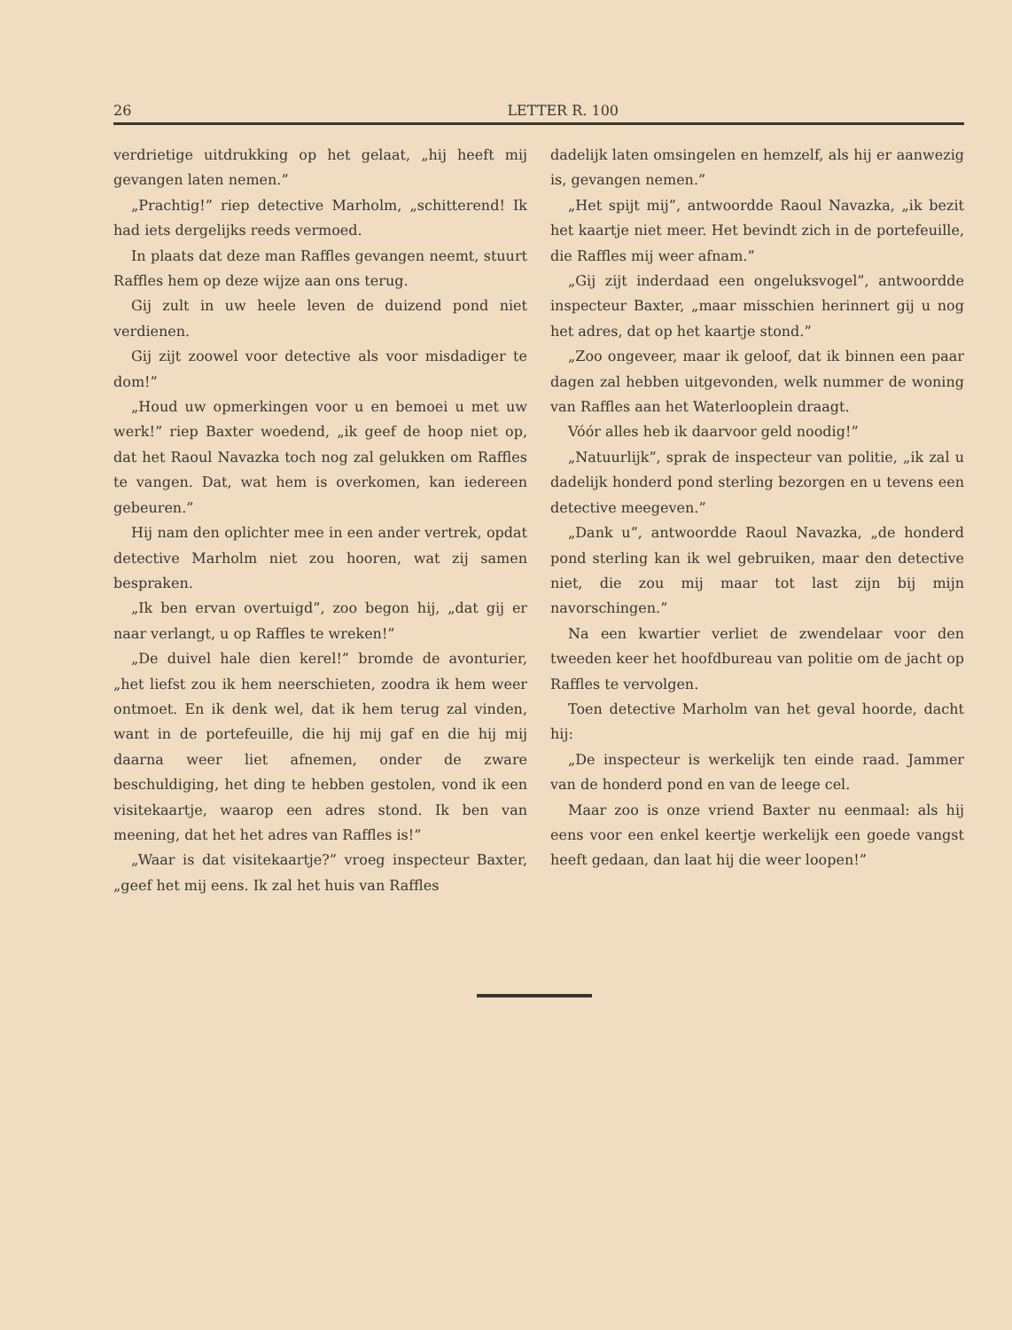26 LETTER R. 100
verdrietige uitdrukking op het gelaat, „hij heeft mij gevangen laten nemen.”
„Prachtig!” riep detective Marholm, „schitterend! Ik had iets dergelijks reeds vermoed.
In plaats dat deze man Raffles gevangen neemt, stuurt Raffles hem op deze wijze aan ons terug.
Gij zult in uw heele leven de duizend pond niet verdienen.
Gij zijt zoowel voor detective als voor misdadiger te dom!”
„Houd uw opmerkingen voor u en bemoei u met uw werk!” riep Baxter woedend, „ik geef de hoop niet op, dat het Raoul Navazka toch nog zal gelukken om Raffles te vangen. Dat, wat hem is overkomen, kan iedereen gebeuren.”
Hij nam den oplichter mee in een ander vertrek, opdat detective Marholm niet zou hooren, wat zij samen bespraken.
„Ik ben ervan overtuigd”, zoo begon hij, „dat gij er naar verlangt, u op Raffles te wreken!”
„De duivel hale dien kerel!” bromde de avonturier, „het liefst zou ik hem neerschieten, zoodra ik hem weer ontmoet. En ik denk wel, dat ik hem terug zal vinden, want in de portefeuille, die hij mij gaf en die hij mij daarna weer liet afnemen, onder de zware beschuldiging, het ding te hebben gestolen, vond ik een visitekaartje, waarop een adres stond. Ik ben van meening, dat het het adres van Raffles is!”
„Waar is dat visitekaartje?” vroeg inspecteur Baxter, „geef het mij eens. Ik zal het huis van Raffles
dadelijk laten omsingelen en hemzelf, als hij er aanwezig is, gevangen nemen.”
„Het spijt mij”, antwoordde Raoul Navazka, „ik bezit het kaartje niet meer. Het bevindt zich in de portefeuille, die Raffles mij weer afnam.”
„Gij zijt inderdaad een ongeluksvogel”, antwoordde inspecteur Baxter, „maar misschien herinnert gij u nog het adres, dat op het kaartje stond.”
„Zoo ongeveer, maar ik geloof, dat ik binnen een paar dagen zal hebben uitgevonden, welk nummer de woning van Raffles aan het Waterlooplein draagt.
Vóór alles heb ik daarvoor geld noodig!”
„Natuurlijk”, sprak de inspecteur van politie, „ik zal u dadelijk honderd pond sterling bezorgen en u tevens een detective meegeven.”
„Dank u”, antwoordde Raoul Navazka, „de honderd pond sterling kan ik wel gebruiken, maar den detective niet, die zou mij maar tot last zijn bij mijn navorschingen.”
Na een kwartier verliet de zwendelaar voor den tweeden keer het hoofdbureau van politie om de jacht op Raffles te vervolgen.
Toen detective Marholm van het geval hoorde, dacht hij:
„De inspecteur is werkelijk ten einde raad. Jammer van de honderd pond en van de leege cel.
Maar zoo is onze vriend Baxter nu eenmaal: als hij eens voor een enkel keertje werkelijk een goede vangst heeft gedaan, dan laat hij die weer loopen!”